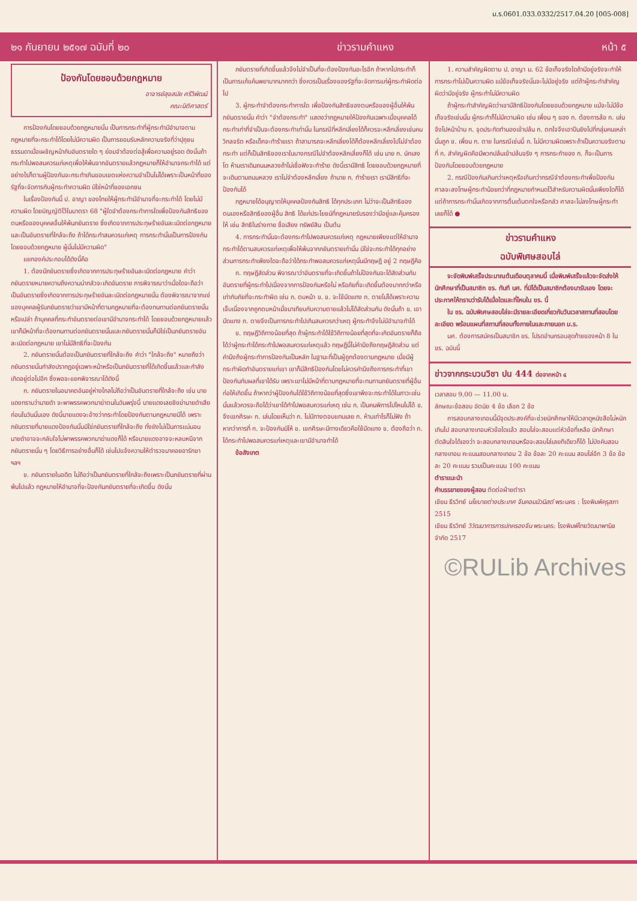ม.ร.0601.033.0332/2517.04.20 [005-008]
๒๑ กันยายน ๒๕๑๗ ฉบับที่ ๒๐ ข่าวรามคำแหง หน้า ๕
ป้องกันโดยชอบด้วยกฎหมาย
อาจารย์สุขสมัย ศรีวิพัฒน์
คณะนิติศาสตร์
การป้องกันโดยชอบด้วยกฎหมายนั้น เป็นการกระทำที่ผู้กระทำมีอำนาจตามกฎหมายที่จะกระทำได้โดยไม่มีความผิด เป็นการยอมรับหลักความจริงที่ว่าปุถุชนธรรมดาเมื่อเผชิญหน้ากับอันตรายใด ๆ ย่อมจำต้องต่อสู้เพื่อความอยู่รอด ดังนั้นถ้ากระทำไปพอสมควรแก่เหตุเพื่อให้พ้นจากอันตรายแล้วกฎหมายก็ให้อำนาจกระทำได้ แต่อย่างไรก็ตามผู้ป้องกันจะกระทำเกินขอบเขตแห่งความจำเป็นไม่ได้เพราะเป็นหน้าที่ของรัฐที่จะจัดการกับผู้กระทำความผิด มิใช่หน้าที่ของเอกชน
ในเรื่องป้องกันนี้ ป. อาญา ของไทยให้ผู้กระทำมีอำนาจที่จะกระทำได้ โดยไม่มีความผิด โดยบัญญัติไว้ในมาตรา 68 "ผู้ใดจำต้องกระทำการใดเพื่อป้องกันสิทธิของตนหรือของบุคคลอื่นให้พ้นภยันตราย ซึ่งเกิดจากการประทุษร้ายอันละเมิดต่อกฎหมายและเป็นอันตรายที่ใกล้จะถึง ถ้าได้กระทำสมควรแก่เหตุ การกระทำนั้นเป็นการป้องกันโดยชอบด้วยกฎหมาย ผู้นั้นไม่มีความผิด"
แยกองค์ประกอบได้ดังนี้คือ
1. ต้องมีภยันตรายซึ่งเกิดจากการประทุษร้ายอันละเมิดต่อกฎหมาย คำว่า ภยันตรายหมายความถึงความน่ากลัวจะเกิดอันตราย การพิจารณาว่าเมื่อใดจะถือว่าเป็นอันตรายซึ่งเกิดจากการประทุษร้ายอันละเมิดต่อกฎหมายนั้น ต้องพิจารณาจากแง่ของบุคคลผู้รับภยันตรายว่าเขามีหน้าที่ตามกฎหมายที่จะต้องทนทานต่อภยันตรายนั้นหรือเปล่า ถ้าบุคคลที่กระทำอันตรายต่อเขามีอำนาจกระทำได้ โดยชอบด้วยกฎหมายแล้ว เขาก็มีหน้าที่จะต้องทนทานต่อภยันตรายนั้นและภยันตรายนั้นก็มิใช่เป็นภยันตรายอันละเมิดต่อกฎหมาย เขาไม่มีสิทธิที่จะป้องกัน
2. ภยันตรายนั้นต้องเป็นภยันตรายที่ใกล้จะถึง คำว่า "ใกล้จะถึง" หมายถึงว่าภยันตรายนั้นกำลังปรากฏอยู่เฉพาะหน้าหรือเป็นภยันตรายที่ได้เกิดขึ้นแล้วและกำลังเกิดอยู่ต่อไปอีก ซึ่งพอจะแยกพิจารณาได้ดังนี้
ก. ภยันตรายในอนาคตอันอยู่ห่างไกลไม่ถือว่าเป็นอันตรายที่ใกล้จะถึง เช่น นายแดงทราบว่านายดำ จะพาพรรคพวกมาฆ่าตนในวันพรุ่งนี้ นายแดงเลยชิงฆ่านายดำเสียก่อนในวันนั้นเอง ดังนี้นายแดงจะอ้างว่ากระทำโดยป้องกันตามกฎหมายมิได้ เพราะภยันตรายที่นายแดงป้องกันนั้นมิใช่ภยันตรายที่ใกล้จะถึง ทั้งยังไม่เป็นการแน่นอน นายดำอาจจะกลับใจไม่พาพรรคพวกมาฆ่าแดงก็ได้ หรือนายแดงอาจจะหลบหนีจากภยันตรายนั้น ๆ โดยวิธีการอย่างอื่นก็ได้ เช่นไปแจ้งความให้ตำรวจมาคอยอารักขา ฯลฯ
ข. ภยันตรายในอดีต ไม่ถือว่าเป็นภยันตรายที่ใกล้จะถึงเพราะเป็นภยันตรายที่ผ่านพ้นไปแล้ว กฎหมายให้อำนาจที่จะป้องกันภยันตรายที่จะเกิดขึ้น ดังนั้น
ภยันตรายที่เกิดขึ้นแล้วจึงไม่จำเป็นที่จะต้องป้องกันอะไรอีก ถ้าหากไปกระทำก็เป็นการแก้แค้นพยาบาทมากกว่า ซึ่งควรเป็นเรื่องของรัฐที่จะจัดการแก่ผู้กระทำผิดต่อไป
3. ผู้กระทำจำต้องกระทำการใด เพื่อป้องกันสิทธิของตนหรือของผู้อื่นให้พ้นภยันตรายนั้น คำว่า "จำต้องกระทำ" แสดงว่ากฎหมายให้ป้องกันเฉพาะเมื่อบุคคลได้กระทำเท่าที่จำเป็นจะต้องกระทำเท่านั้น ในกรณีที่หลีกเลี่ยงได้ก็ควรจะหลีกเลี่ยงเช่นคนวิกลจริต หรือเด็กจะทำร้ายเรา ถ้าสามารถจะหลีกเลี่ยงได้ก็ต้องหลีกเลี่ยงไปไม่จำต้องกระทำ แต่ก็เป็นสิทธิของเราในบางกรณีไม่จำต้องหลีกเลี่ยงก็ได้ เช่น นาย ก. นักเลงโต ห้ามเราเดินถนนหลวงถ้าไม่เชื่อฟังจะทำร้าย ดังนี้เรามีสิทธิ โดยชอบด้วยกฎหมายที่จะเดินตามถนนหลวง เราไม่จำต้องหลีกเลี่ยง ถ้านาย ก. ทำร้ายเรา เรามีสิทธิที่จะป้องกันได้
กฎหมายได้อนุญาตให้บุคคลป้องกันสิทธิ ได้ทุกประเภท ไม่ว่าจะเป็นสิทธิของตนเองหรือสิทธิของผู้อื่น สิทธิ ได้แก่ประโยชน์ที่กฎหมายรับรองว่ามีอยู่และคุ้มครองให้ เช่น สิทธิในร่างกาย ชื่อเสียง ทรัพย์สิน เป็นต้น
4. การกระทำนั้นจะต้องกระทำไปพอสมควรแก่เหตุ กฎหมายเพียงแต่ให้อำนาจกระทำได้ตามสมควรแก่เหตุเพื่อให้พ้นจากภยันตรายเท่านั้น มิใช่จะกระทำได้ทุกอย่าง ส่วนการกระทำเพียงใดจะถือว่าได้กระทำพอสมควรแก่เหตุนั้นมีทฤษฎี อยู่ 2 ทฤษฎีคือ
ก. ทฤษฎีสัดส่วน พิจารณาว่าอันตรายที่จะเกิดขึ้นถ้าไม่ป้องกันจะได้สัดส่วนกับอันตรายที่ผู้กระทำไปเนื่องจากการป้องกันหรือไม่ หรือภัยที่จะเกิดขึ้นต้องมากกว่าหรือเท่ากับภัยที่จะกระทำผิด เช่น ก. ตบหน้า ข. ข. จะใช้มีดแทง ก. ตายไม่ได้เพราะความเจ็บเนื่องจากถูกตบหน้าเมื่อมาเทียบกับความตายแล้วไม่ได้สัดส่วนกัน ดังนั้นถ้า ข. เอามีดแทง ก. ตายจึงเป็นการกระทำไปเกินสมควรกว่าเหตุ ผู้กระทำจึงไม่มีอำนาจทำได้
ข. ทฤษฎีวิถีทางน้อยที่สุด ถ้าผู้กระทำได้ใช้วิถีทางน้อยที่สุดที่จะเกิดอันตรายก็ถือได้ว่าผู้กระทำได้กระทำไปพอสมควรแก่เหตุแล้ว ทฤษฎีนี้ไม่คำนึงถึงทฤษฎีสัดส่วน แต่คำนึงถึงผู้กระทำการป้องกันเป็นหลัก ในฐานะที่เป็นผู้ถูกต้องตามกฎหมาย เมื่อมีผู้กระทำผิดทำอันตรายแก่เขา เขาก็มีสิทธิป้องกันโดยไม่ควรคำนึงถึงการกระทำที่เขาป้องกันกับผลที่เขาได้รับ เพราะเขาไม่มีหน้าที่ตามกฎหมายที่จะทนทานภยันตรายที่ผู้อื่นก่อให้เกิดขึ้น ถ้าหากว่าผู้ป้องกันได้ใช้วิถีทางน้อยที่สุดซึ่งเขาพึงจะกระทำได้ในภาวะเช่นนั้นแล้วควรจะถือได้ว่าเขาได้ทำไปพอสมควรแก่เหตุ เช่น ก. เป็นคนพิการไปไหนไม่ได้ ข. จึงเขกศีรษะ ก. เล่นโดยเห็นว่า ก. ไม่มีทางตอบแทนเลย ก. ห้ามเท่าไรก็ไม่ฟัง ถ้าหากว่าการที่ ก. จะป้องกันมิให้ ข. เขกศีรษะมีทางเดียวคือใช้มีดแทง ข. ต้องถือว่า ก. ได้กระทำไปพอสมควรแก่เหตุและเขามีอำนาจทำได้
ข้อสังเกต
1. ความสำคัญผิดตาม ป. อาญา ม. 62 ข้อเท็จจริงใดถ้ามีอยู่จริงจะทำให้การกระทำไม่เป็นความผิด แม้ข้อเท็จจริงนั้นจะไม่มีอยู่จริง แต่ถ้าผู้กระทำสำคัญผิดว่ามีอยู่จริง ผู้กระทำไม่มีความผิด
ถ้าผู้กระทำสำคัญผิดว่าเขามีสิทธิป้องกันโดยชอบด้วยกฎหมาย แม้จะไม่มีข้อเท็จจริงเช่นนั้น ผู้กระทำก็ไม่มีความผิด เช่น เพื่อน ๆ ของ ก. ต้องการล้อ ก. เล่น จึงไปหน้าบ้าน ก. จุดประทัดทำนองเข้าปล้น ก. ตกใจจึงเอาปืนยิงไปที่กลุ่มคนเหล่านั้นถูก ข. เพื่อน ก. ตาย ในกรณีเช่นนี้ ก. ไม่มีความผิดเพราะถ้าเป็นความจริงตามที่ ก. สำคัญผิดคือมีพวกปล้นเข้าปล้นจริง ๆ การกระทำของ ก. ก็จะเป็นการป้องกันโดยชอบด้วยกฎหมาย
2. กรณีป้องกันเกินกว่าเหตุหรือเกินกว่ากรณีจำต้องกระทำเพื่อป้องกัน ศาลจะลงโทษผู้กระทำน้อยกว่าที่กฎหมายกำหนดไว้สำหรับความผิดนั้นเพียงใดก็ได้ แต่ถ้าการกระทำนั้นเกิดจากการตื่นเต้นตกใจหรือกลัว ศาลจะไม่ลงโทษผู้กระทำเลยก็ได้ ●
ข่าวรามคำแหง
ฉบับพิเศษสอบไล่
จะจัดพิมพ์เสร็จประมาณต้นเดือนตุลาคมนี้ เมื่อพิมพ์เสร็จแล้วจะจัดส่งให้นักศึกษาที่เป็นสมาชิก ขร. ทันที นศ. ที่มิได้เป็นสมาชิกต้องมารับเอง โดยจะประกาศให้ทราบว่ารับได้เมื่อใดและที่ไหนใน ขร. นี้
ใน ขร. ฉบับพิเศษสอบไล่จะมีรายละเอียดเกี่ยวกับวันเวลาสถานที่สอบโดยละเอียด พร้อมแผนที่สถานที่สอบทั้งภายในและภายนอก ม.ร.
นศ. ต้องการสมัครเป็นสมาชิก ขร. โปรดอ่านกรอบสุดท้ายของหน้า 8 ใน ขร. ฉบับนี้
ข่าวจากกระบวนวิชา ปน 444 ต่อจากหน้า ๔
เวลาสอบ 9.00 — 11.00 น.
ลักษณะข้อสอบ อัตนัย 4 ข้อ เลือก 2 ข้อ
การสอบกลางเทอมนี้มีจุดประสงค์ที่จะช่วยนักศึกษาให้มีเวลาดูหนังสือไม่หนักเกินไป สอบกลางเทอมหัวข้อใดแล้ว สอบไล่จะสอบแต่หัวข้อที่เหลือ นักศึกษาตัดสินใจได้เองว่า จะสอบกลางเทอมหรือจะสอบไล่เลยทีเดียวก็ได้ ไม่บังคับสอบกลางเทอม คะแนนสอบกลางเทอม 2 ข้อ ข้อละ 20 คะแนน สอบไล่อีก 3 ข้อ ข้อละ 20 คะแนน รวมเป็นคะแนน 100 คะแนน
ตำราแนะนำ
คำบรรยายของผู้สอน ติดต่อฝ่ายตำรา
เขียน ธีรวิทย์ นโยบายต่างประเทศ จีนคอมมิวนิสต์ พระนคร : โรงพิมพ์คุรุสภา 2515
เขียน ธีรวิทย์ วิวัฒนาการการปกครองจีน พระนคร: โรงพิมพ์ไทยวัฒนาพานิช จำกัด 2517
©RULib Archives